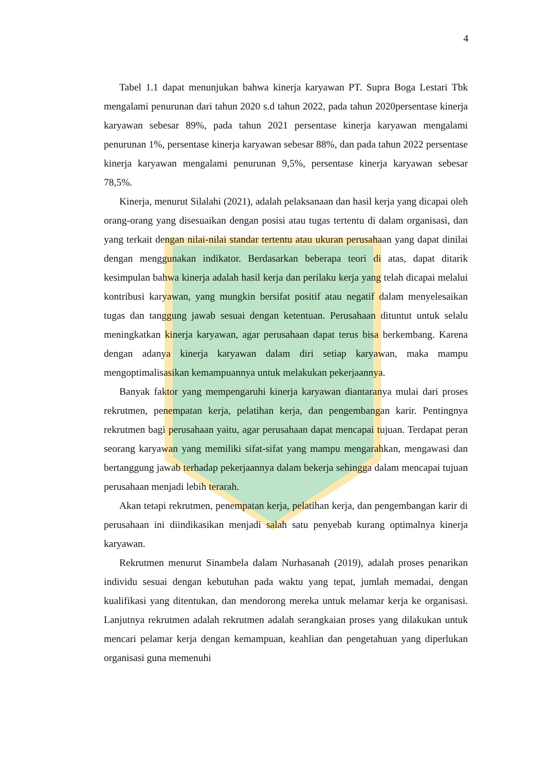4
Tabel 1.1 dapat menunjukan bahwa kinerja karyawan PT. Supra Boga Lestari Tbk mengalami penurunan dari tahun 2020 s.d tahun 2022, pada tahun 2020persentase kinerja karyawan sebesar 89%, pada tahun 2021 persentase kinerja karyawan mengalami penurunan 1%, persentase kinerja karyawan sebesar 88%, dan pada tahun 2022 persentase kinerja karyawan mengalami penurunan 9,5%, persentase kinerja karyawan sebesar 78,5%.
Kinerja, menurut Silalahi (2021), adalah pelaksanaan dan hasil kerja yang dicapai oleh orang-orang yang disesuaikan dengan posisi atau tugas tertentu di dalam organisasi, dan yang terkait dengan nilai-nilai standar tertentu atau ukuran perusahaan yang dapat dinilai dengan menggunakan indikator. Berdasarkan beberapa teori di atas, dapat ditarik kesimpulan bahwa kinerja adalah hasil kerja dan perilaku kerja yang telah dicapai melalui kontribusi karyawan, yang mungkin bersifat positif atau negatif dalam menyelesaikan tugas dan tanggung jawab sesuai dengan ketentuan. Perusahaan dituntut untuk selalu meningkatkan kinerja karyawan, agar perusahaan dapat terus bisa berkembang. Karena dengan adanya kinerja karyawan dalam diri setiap karyawan, maka mampu mengoptimalisasikan kemampuannya untuk melakukan pekerjaannya.
Banyak faktor yang mempengaruhi kinerja karyawan diantaranya mulai dari proses rekrutmen, penempatan kerja, pelatihan kerja, dan pengembangan karir. Pentingnya rekrutmen bagi perusahaan yaitu, agar perusahaan dapat mencapai tujuan. Terdapat peran seorang karyawan yang memiliki sifat-sifat yang mampu mengarahkan, mengawasi dan bertanggung jawab terhadap pekerjaannya dalam bekerja sehingga dalam mencapai tujuan perusahaan menjadi lebih terarah.
Akan tetapi rekrutmen, penempatan kerja, pelatihan kerja, dan pengembangan karir di perusahaan ini diindikasikan menjadi salah satu penyebab kurang optimalnya kinerja karyawan.
Rekrutmen menurut Sinambela dalam Nurhasanah (2019), adalah proses penarikan individu sesuai dengan kebutuhan pada waktu yang tepat, jumlah memadai, dengan kualifikasi yang ditentukan, dan mendorong mereka untuk melamar kerja ke organisasi. Lanjutnya rekrutmen adalah rekrutmen adalah serangkaian proses yang dilakukan untuk mencari pelamar kerja dengan kemampuan, keahlian dan pengetahuan yang diperlukan organisasi guna memenuhi